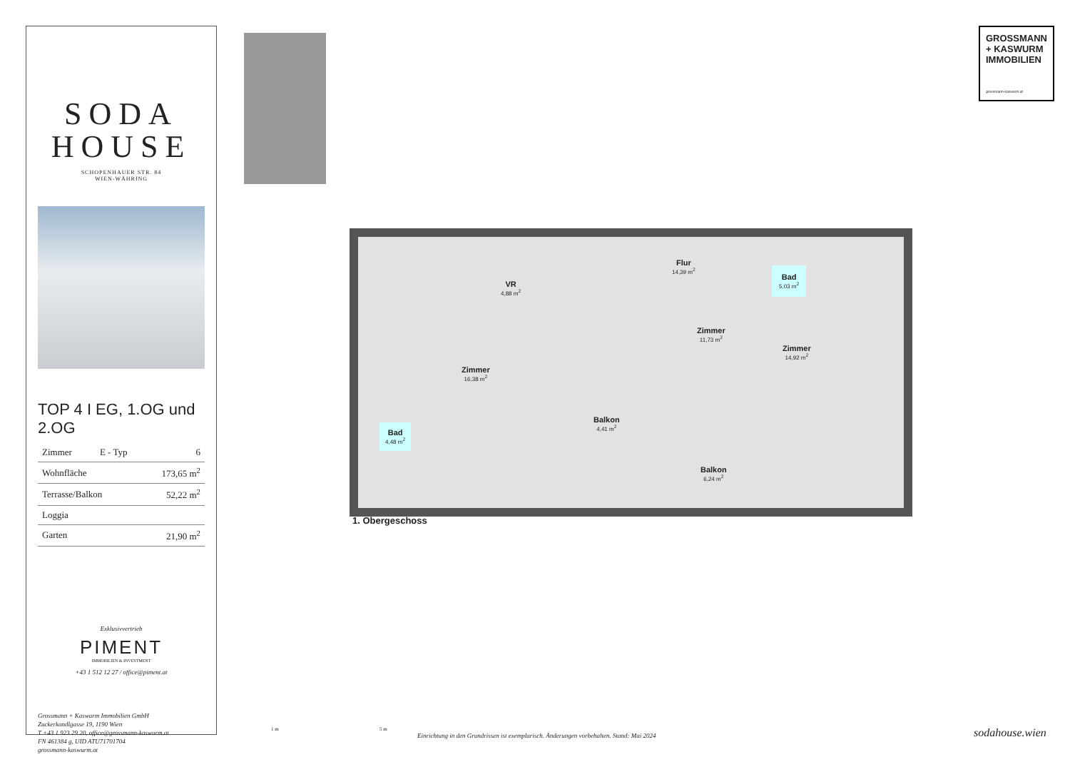SODA
HOUSE
SCHOPENHAUER STR. 84
WIEN-WÄHRING
TOP 4 I EG, 1.OG und 2.OG
| Zimmer E - Typ | 6 |
| Wohnfläche | 173,65 m<sup>2</sup> |
| Terrasse/Balkon | 52,22 m<sup>2</sup> |
| Loggia | |
| Garten | 21,90 m<sup>2</sup> |
Exklusivvertrieb
PIMENT
IMMOBILIEN & INVESTMENT
+43 1 512 12 27 / office@piment.at
Grossmann + Kaswurm Immobilien GmbH
Zuckerkandlgasse 19, 1190 Wien
T +43 1 923 29 20, office@grossmann-kaswurm.at
FN 461384 g, UID ATU71701704
grossmann-kaswurm.at
VR
4,88 m<sup>2</sup>
Flur
14,39 m<sup>2</sup>
Bad
5,03 m<sup>2</sup>
Zimmer
11,73 m<sup>2</sup>
Zimmer
14,92 m<sup>2</sup>
Zimmer
16,38 m<sup>2</sup>
Bad
4,48 m<sup>2</sup>
Balkon
4,41 m<sup>2</sup>
Balkon
6,24 m<sup>2</sup>
1. Obergeschoss
GROSSMANN
+ KASWURM
IMMOBILIEN
grossmann-kaswurm.at
1 m 5 m
Einrichtung in den Grundrissen ist exemplarisch. Änderungen vorbehalten. Stand: Mai 2024
sodahouse.wien